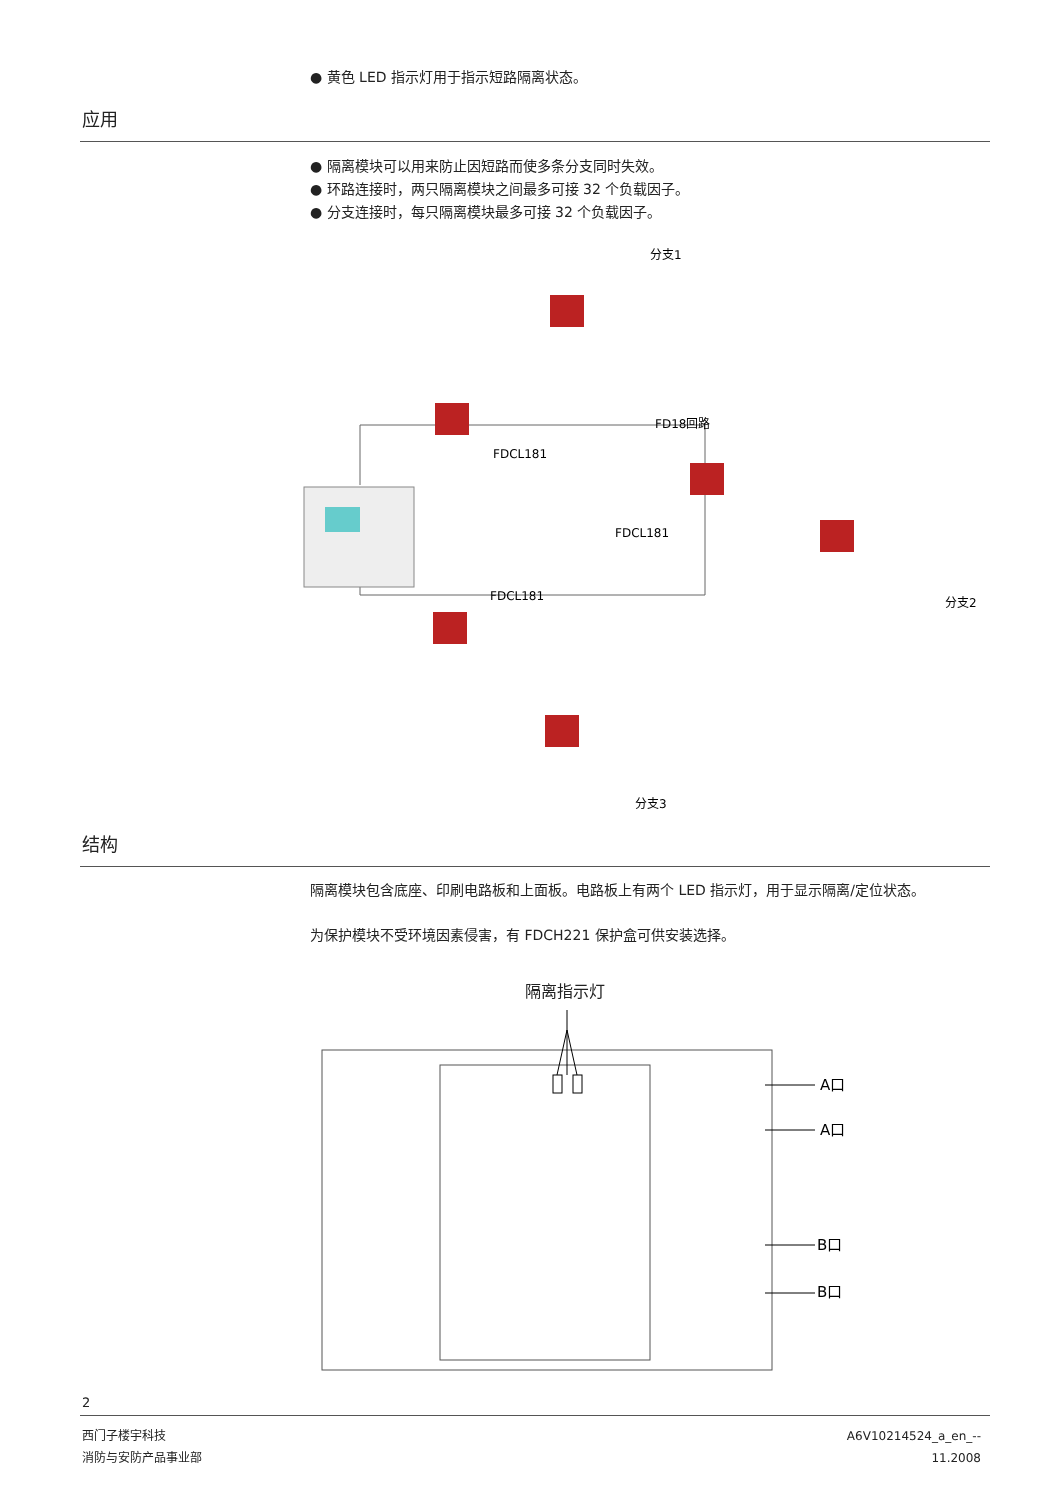● 黄色 LED 指示灯用于指示短路隔离状态。
应用
● 隔离模块可以用来防止因短路而使多条分支同时失效。
● 环路连接时，两只隔离模块之间最多可接 32 个负载因子。
● 分支连接时，每只隔离模块最多可接 32 个负载因子。
FD18回路
分支1
FDCL181
FDCL181
FDCL181
分支2
分支3
结构
隔离模块包含底座、印刷电路板和上面板。电路板上有两个 LED 指示灯，用于显示隔离/定位状态。
为保护模块不受环境因素侵害，有 FDCH221 保护盒可供安装选择。
隔离指示灯
A口
A口
B口
B口
2
西门子楼宇科技
消防与安防产品事业部
A6V10214524_a_en_--
11.2008